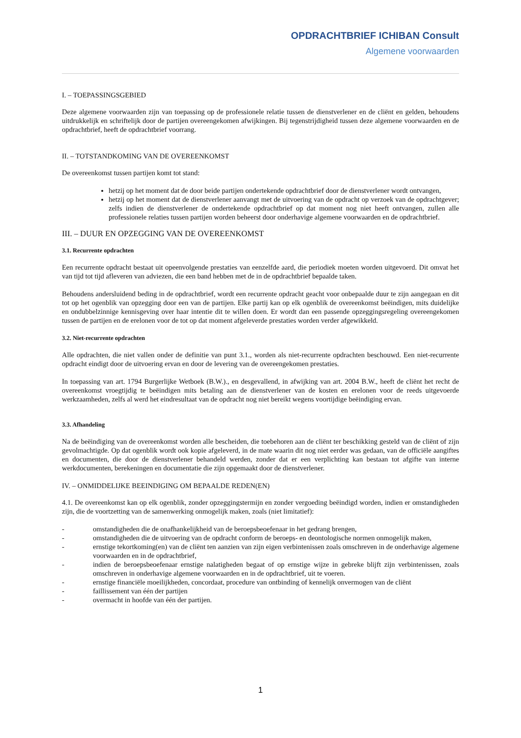OPDRACHTBRIEF ICHIBAN Consult
Algemene voorwaarden
I. – TOEPASSINGSGEBIED
Deze algemene voorwaarden zijn van toepassing op de professionele relatie tussen de dienstverlener en de cliënt en gelden, behoudens uitdrukkelijk en schriftelijk door de partijen overeengekomen afwijkingen. Bij tegenstrijdigheid tussen deze algemene voorwaarden en de opdrachtbrief, heeft de opdrachtbrief voorrang.
II. – TOTSTANDKOMING VAN DE OVEREENKOMST
De overeenkomst tussen partijen komt tot stand:
hetzij op het moment dat de door beide partijen ondertekende opdrachtbrief door de dienstverlener wordt ontvangen,
hetzij op het moment dat de dienstverlener aanvangt met de uitvoering van de opdracht op verzoek van de opdrachtgever; zelfs indien de dienstverlener de ondertekende opdrachtbrief op dat moment nog niet heeft ontvangen, zullen alle professionele relaties tussen partijen worden beheerst door onderhavige algemene voorwaarden en de opdrachtbrief.
III. – DUUR EN OPZEGGING VAN DE OVEREENKOMST
3.1. Recurrente opdrachten
Een recurrente opdracht bestaat uit opeenvolgende prestaties van eenzelfde aard, die periodiek moeten worden uitgevoerd. Dit omvat het van tijd tot tijd afleveren van adviezen, die een band hebben met de in de opdrachtbrief bepaalde taken.
Behoudens andersluidend beding in de opdrachtbrief, wordt een recurrente opdracht geacht voor onbepaalde duur te zijn aangegaan en dit tot op het ogenblik van opzegging door een van de partijen. Elke partij kan op elk ogenblik de overeenkomst beëindigen, mits duidelijke en ondubbelzinnige kennisgeving over haar intentie dit te willen doen. Er wordt dan een passende opzeggingsregeling overeengekomen tussen de partijen en de erelonen voor de tot op dat moment afgeleverde prestaties worden verder afgewikkeld.
3.2. Niet-recurrente opdrachten
Alle opdrachten, die niet vallen onder de definitie van punt 3.1., worden als niet-recurrente opdrachten beschouwd. Een niet-recurrente opdracht eindigt door de uitvoering ervan en door de levering van de overeengekomen prestaties.
In toepassing van art. 1794 Burgerlijke Wetboek (B.W.)., en desgevallend, in afwijking van art. 2004 B.W., heeft de cliënt het recht de overeenkomst vroegtijdig te beëindigen mits betaling aan de dienstverlener van de kosten en erelonen voor de reeds uitgevoerde werkzaamheden, zelfs al werd het eindresultaat van de opdracht nog niet bereikt wegens voortijdige beëindiging ervan.
3.3. Afhandeling
Na de beëindiging van de overeenkomst worden alle bescheiden, die toebehoren aan de cliënt ter beschikking gesteld van de cliënt of zijn gevolmachtigde. Op dat ogenblik wordt ook kopie afgeleverd, in de mate waarin dit nog niet eerder was gedaan, van de officiële aangiftes en documenten, die door de dienstverlener behandeld werden, zonder dat er een verplichting kan bestaan tot afgifte van interne werkdocumenten, berekeningen en documentatie die zijn opgemaakt door de dienstverlener.
IV. – ONMIDDELIJKE BEEINDIGING OM BEPAALDE REDEN(EN)
4.1. De overeenkomst kan op elk ogenblik, zonder opzeggingstermijn en zonder vergoeding beëindigd worden, indien er omstandigheden zijn, die de voortzetting van de samenwerking onmogelijk maken, zoals (niet limitatief):
- omstandigheden die de onafhankelijkheid van de beroepsbeoefenaar in het gedrang brengen,
- omstandigheden die de uitvoering van de opdracht conform de beroeps- en deontologische normen onmogelijk maken,
- ernstige tekortkoming(en) van de cliënt ten aanzien van zijn eigen verbintenissen zoals omschreven in de onderhavige algemene voorwaarden en in de opdrachtbrief,
- indien de beroepsbeoefenaar ernstige nalatigheden begaat of op ernstige wijze in gebreke blijft zijn verbintenissen, zoals omschreven in onderhavige algemene voorwaarden en in de opdrachtbrief, uit te voeren.
- ernstige financiële moeilijkheden, concordaat, procedure van ontbinding of kennelijk onvermogen van de cliënt
- faillissement van één der partijen
- overmacht in hoofde van één der partijen.
1